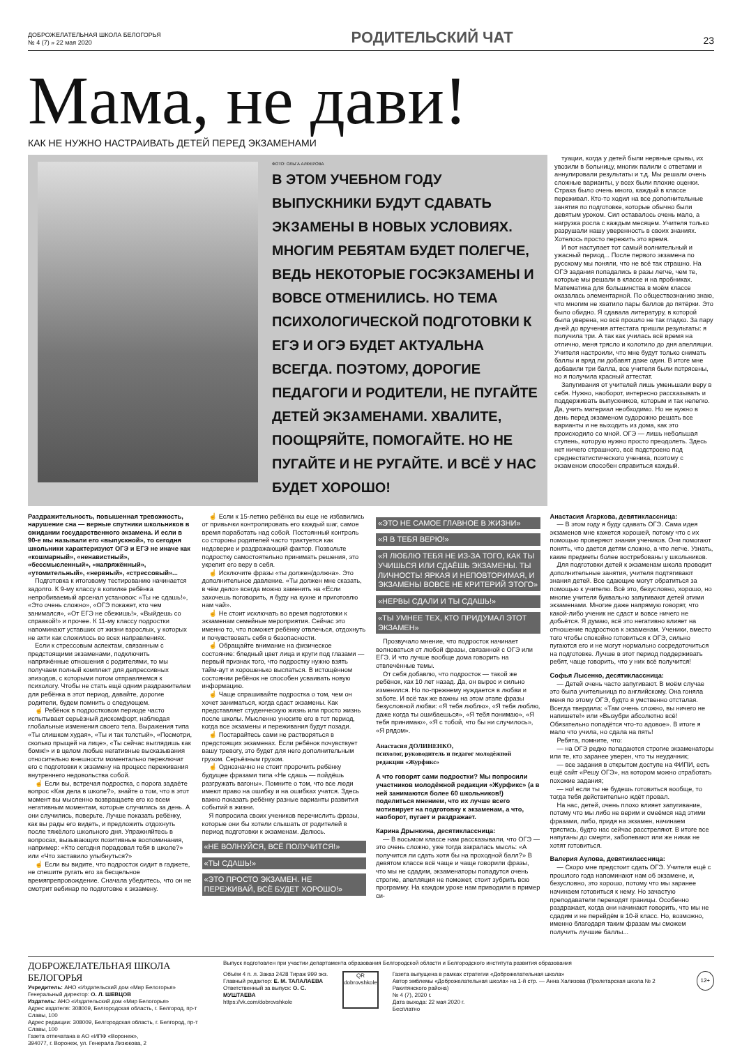ДОБРОЖЕЛАТЕЛЬНАЯ ШКОЛА БЕЛОГОРЬЯ
№ 4 (7) » 22 мая 2020
РОДИТЕЛЬСКИЙ ЧАТ
23
Мама, не дави!
КАК НЕ НУЖНО НАСТРАИВАТЬ ДЕТЕЙ ПЕРЕД ЭКЗАМЕНАМИ
ФОТО: ОЛЬГА АЛФЕРОВА
В ЭТОМ УЧЕБНОМ ГОДУ ВЫПУСКНИКИ БУДУТ СДАВАТЬ ЭКЗАМЕНЫ В НОВЫХ УСЛОВИЯХ. МНОГИМ РЕБЯТАМ БУДЕТ ПОЛЕГЧЕ, ВЕДЬ НЕКОТОРЫЕ ГОСЭКЗАМЕНЫ И ВОВСЕ ОТМЕНИЛИСЬ. НО ТЕМА ПСИХОЛОГИЧЕСКОЙ ПОДГОТОВКИ К ЕГЭ И ОГЭ БУДЕТ АКТУАЛЬНА ВСЕГДА. ПОЭТОМУ, ДОРОГИЕ ПЕДАГОГИ И РОДИТЕЛИ, НЕ ПУГАЙТЕ ДЕТЕЙ ЭКЗАМЕНАМИ. ХВАЛИТЕ, ПООЩРЯЙТЕ, ПОМОГАЙТЕ. НО НЕ ПУГАЙТЕ И НЕ РУГАЙТЕ. И ВСЁ У НАС БУДЕТ ХОРОШО!
туации, когда у детей были нервные срывы, их увозили в больницу, многих палили с ответами и аннулировали результаты и т.д. Мы решали очень сложные варианты, у всех были плохие оценки. Страха было очень много, каждый в классе переживал. Кто-то ходил на все дополнительные занятия по подготовке, которые обычно были девятым уроком. Сил оставалось очень мало, а нагрузка росла с каждым месяцем. Учителя только разрушали нашу уверенность в своих знаниях. Хотелось просто пережить это время.
И вот наступает тот самый волнительный и ужасный период... После первого экзамена по русскому мы поняли, что не всё так страшно. На ОГЭ задания попадались в разы легче, чем те, которые мы решали в классе и на пробниках. Математика для большинства в моём классе оказалась элементарной. По обществознанию знаю, что многим не хватило пары баллов до пятёрки. Это было обидно. Я сдавала литературу, в которой была уверена, но всё прошло не так гладко. За пару дней до вручения аттестата пришли результаты: я получила три. А так как училась всё время на отлично, меня трясло и колотило до дня апелляции. Учителя настроили, что мне будут только снимать баллы и вряд ли добавят даже один. В итоге мне добавили три балла, все учителя были потрясены, но я получила красный аттестат.
Запугивания от учителей лишь уменьшали веру в себя. Нужно, наоборот, интересно рассказывать и поддерживать выпускников, которым и так нелегко. Да, учить материал необходимо. Но не нужно в день перед экзаменом судорожно решать все варианты и не выходить из дома, как это происходило со мной. ОГЭ — лишь небольшая ступень, которую нужно просто преодолеть. Здесь нет ничего страшного, всё подстроено под среднестатистического ученика, поэтому с экзаменом способен справиться каждый.
Раздражительность, повышенная тревожность, нарушение сна — верные спутники школьников в ожидании государственного экзамена. И если в 90-е мы называли его «выпускной», то сегодня школьники характеризуют ОГЭ и ЕГЭ не иначе как «кошмарный», «ненавистный», «бессмысленный», «напряжённый», «утомительный», «нервный», «стрессовый»...
Подготовка к итоговому тестированию начинается задолго. К 9-му классу в копилке ребёнка непробиваемый арсенал установок: «Ты не сдашь!», «Это очень сложно», «ОГЭ покажет, кто чем занимался», «От ЕГЭ не сбежишь!», «Выйдешь со справкой!» и прочее. К 11-му классу подростки напоминают уставших от жизни взрослых, у которых не ахти как сложилось во всех направлениях.
Если к стрессовым аспектам, связанным с предстоящими экзаменами, подключить напряжённые отношения с родителями, то мы получаем полный комплект для депрессивных эпизодов, с которыми потом отправляемся к психологу. Чтобы не стать ещё одним раздражителем для ребёнка в этот период, давайте, дорогие родители, будем помнить о следующем.
☝ Ребёнок в подростковом периоде часто испытывает серьёзный дискомфорт, наблюдая глобальные изменения своего тела. Выражения типа «Ты слишком худая», «Ты и так толстый», «Посмотри, сколько прыщей на лице», «Ты сейчас выглядишь как бомж!» и в целом любые негативные высказывания относительно внешности моментально переключат его с подготовки к экзамену на процесс переживания внутреннего недовольства собой.
☝ Если вы, встречая подростка, с порога задаёте вопрос «Как дела в школе?», знайте о том, что в этот момент вы мысленно возвращаете его ко всем негативным моментам, которые случились за день. А они случились, поверьте. Лучше показать ребёнку, как вы рады его видеть, и предложить отдохнуть после тяжёлого школьного дня. Упражняйтесь в вопросах, вызывающих позитивные воспоминания, например: «Кто сегодня порадовал тебя в школе?» или «Что заставило улыбнуться?»
☝ Если вы видите, что подросток сидит в гаджете, не спешите ругать его за бесцельное времяпрепровождение. Сначала убедитесь, что он не смотрит вебинар по подготовке к экзамену.
☝ Если к 15-летию ребёнка вы еще не избавились от привычки контролировать его каждый шаг, самое время поработать над собой. Постоянный контроль со стороны родителей часто трактуется как недоверие и раздражающий фактор. Позвольте подростку самостоятельно принимать решения, это укрепит его веру в себя.
☝ Исключите фразы «ты должен/должна». Это дополнительное давление. «Ты должен мне сказать, в чём дело» всегда можно заменить на «Если захочешь поговорить, я буду на кухне и приготовлю нам чай».
☝ Не стоит исключать во время подготовки к экзаменам семейные мероприятия. Сейчас это именно то, что поможет ребёнку отвлечься, отдохнуть и почувствовать себя в безопасности.
☝ Обращайте внимание на физическое состояние: бледный цвет лица и круги под глазами — первый признак того, что подростку нужно взять тайм-аут и хорошенько выспаться. В истощённом состоянии ребёнок не способен усваивать новую информацию.
☝ Чаще спрашивайте подростка о том, чем он хочет заниматься, когда сдаст экзамены. Как представляет студенческую жизнь или просто жизнь после школы. Мысленно уносите его в тот период, когда все экзамены и переживания будут позади.
☝ Постарайтесь сами не растворяться в предстоящих экзаменах. Если ребёнок почувствует вашу тревогу, это будет для него дополнительным грузом. Серьёзным грузом.
☝ Однозначно не стоит пророчить ребёнку будущее фразами типа «Не сдашь — пойдёшь разгружать вагоны». Помните о том, что все люди имеют право на ошибку и на ошибках учатся. Здесь важно показать ребёнку разные варианты развития событий в жизни.
Я попросила своих учеников перечислить фразы, которые они бы хотели слышать от родителей в период подготовки к экзаменам. Делюсь.
«НЕ ВОЛНУЙСЯ, ВСЁ ПОЛУЧИТСЯ!»
«ТЫ СДАШЬ!»
«ЭТО ПРОСТО ЭКЗАМЕН. НЕ ПЕРЕЖИВАЙ, ВСЁ БУДЕТ ХОРОШО!»
«ЭТО НЕ САМОЕ ГЛАВНОЕ В ЖИЗНИ»
«Я В ТЕБЯ ВЕРЮ!»
«Я ЛЮБЛЮ ТЕБЯ НЕ ИЗ-ЗА ТОГО, КАК ТЫ УЧИШЬСЯ ИЛИ СДАЁШЬ ЭКЗАМЕНЫ. ТЫ ЛИЧНОСТЬ! ЯРКАЯ И НЕПОВТОРИМАЯ, И ЭКЗАМЕНЫ ВОВСЕ НЕ КРИТЕРИЙ ЭТОГО»
«НЕРВЫ СДАЛИ И ТЫ СДАШЬ!»
«ТЫ УМНЕЕ ТЕХ, КТО ПРИДУМАЛ ЭТОТ ЭКЗАМЕН»
Прозвучало мнение, что подросток начинает волноваться от любой фразы, связанной с ОГЭ или ЕГЭ. И что лучше вообще дома говорить на отвлечённые темы.
От себя добавлю, что подросток — такой же ребёнок, как 10 лет назад. Да, он вырос и сильно изменился. Но по-прежнему нуждается в любви и заботе. И всё так же важны на этом этапе фразы безусловной любви: «Я тебя люблю», «Я тебя люблю, даже когда ты ошибаешься», «Я тебя понимаю», «Я тебя принимаю», «Я с тобой, что бы ни случилось», «Я рядом».
Анастасия ДОЛИНЕНКО,
психолог, руководитель и педагог молодёжной редакции «Журфикс»
А что говорят сами подростки? Мы попросили участников молодёжной редакции «Журфикс» (а в ней занимаются более 60 школьников!) поделиться мнением, что их лучше всего мотивирует на подготовку к экзаменам, а что, наоборот, пугает и раздражает.
Карина Дрынкина, десятиклассница:
— В восьмом классе нам рассказывали, что ОГЭ — это очень сложно, уже тогда закралась мысль: «А получится ли сдать хотя бы на проходной балл?» В девятом классе всё чаще и чаще говорили фразы, что мы не сдадим, экзаменаторы попадутся очень строгие, апелляция не поможет, стоит зубрить всю программу. На каждом уроке нам приводили в пример си-
Анастасия Агаркова, девятиклассница:
— В этом году я буду сдавать ОГЭ. Сама идея экзаменов мне кажется хорошей, потому что с их помощью проверяют знания учеников. Они помогают понять, что дается детям сложно, а что легче. Узнать, какие предметы более востребованы у школьников.
Для подготовки детей к экзаменам школа проводит дополнительные занятия, учителя подтягивают знания детей. Все сдающие могут обратиться за помощью к учителю. Всё это, безусловно, хорошо, но многие учителя буквально запугивают детей этими экзаменами. Многие даже напрямую говорят, что какой-либо ученик не сдаст и вовсе ничего не добьётся. Я думаю, всё это негативно влияет на отношение подростков к экзаменам. Ученики, вместо того чтобы спокойно готовиться к ОГЭ, сильно пугаются его и не могут нормально сосредоточиться на подготовке. Лучше в этот период поддерживать ребят, чаще говорить, что у них всё получится!
Софья Лысенко, десятиклассница:
— Детей очень часто запугивают. В моём случае это была учительница по английскому. Она гоняла меня по этому ОГЭ, будто я умственно отсталая. Всегда твердила: «Там очень сложно, вы ничего не напишете!» или «Вызубри абсолютно всё! Обязательно попадётся что-то адовое». В итоге я мало что учила, но сдала на пять!
Ребята, помните, что:
— на ОГЭ редко попадаются строгие экзаменаторы или те, кто заранее уверен, что ты неудачник;
— все задания в открытом доступе на ФИПИ, есть ещё сайт «Решу ОГЭ», на котором можно отработать похожие задания;
— но! если ты не будешь готовиться вообще, то тогда тебя действительно ждёт провал.
На нас, детей, очень плохо влияет запугивание, потому что мы либо не верим и смеёмся над этими фразами, либо, придя на экзамен, начинаем трястись, будто нас сейчас расстреляют. В итоге все напуганы до смерти, заболевают или же никак не хотят готовиться.
Валерия Аулова, девятиклассница:
— Скоро мне предстоит сдать ОГЭ. Учителя ещё с прошлого года напоминают нам об экзамене, и, безусловно, это хорошо, потому что мы заранее начинаем готовиться к нему. Но зачастую преподаватели переходят границы. Особенно раздражает, когда они начинают говорить, что мы не сдадим и не перейдём в 10-й класс. Но, возможно, именно благодаря таким фразам мы сможем получить лучшие баллы...
ДОБРОЖЕЛАТЕЛЬНАЯ ШКОЛА БЕЛОГОРЬЯ
Учредитель: АНО «Издательский дом «Мир Белогорья»
Генеральный директор: О. Л. ШЕВЦОВ
Издатель: АНО «Издательский дом «Мир Белогорья»
Адрес издателя: 308009, Белгородская область, г. Белгород, пр-т Славы, 100
Адрес редакции: 308009, Белгородская область, г. Белгород, пр-т Славы, 100
Газета отпечатана в АО «ИПФ «Воронеж»,
394077, г. Воронеж, ул. Генерала Лизюкова, 2
Выпуск подготовлен при участии департамента образования Белгородской области и Белгородского института развития образования
Объём 4 п. л. Заказ 2428 Тираж 999 экз.
Главный редактор: Е. М. ТАЛАЛАЕВА
Ответственный за выпуск: О. С. МУШТАЕВА
https://vk.com/dobrovshkole
QR
dobrovshkole
Газета выпущена в рамках стратегии «Доброжелательная школа»
Автор эмблемы «Доброжелательная школа» на 1-й стр. — Анна Хализова (Пролетарская школа № 2 Ракитянского района)
№ 4 (7), 2020 г.
Дата выхода: 22 мая 2020 г.
Бесплатно
12+